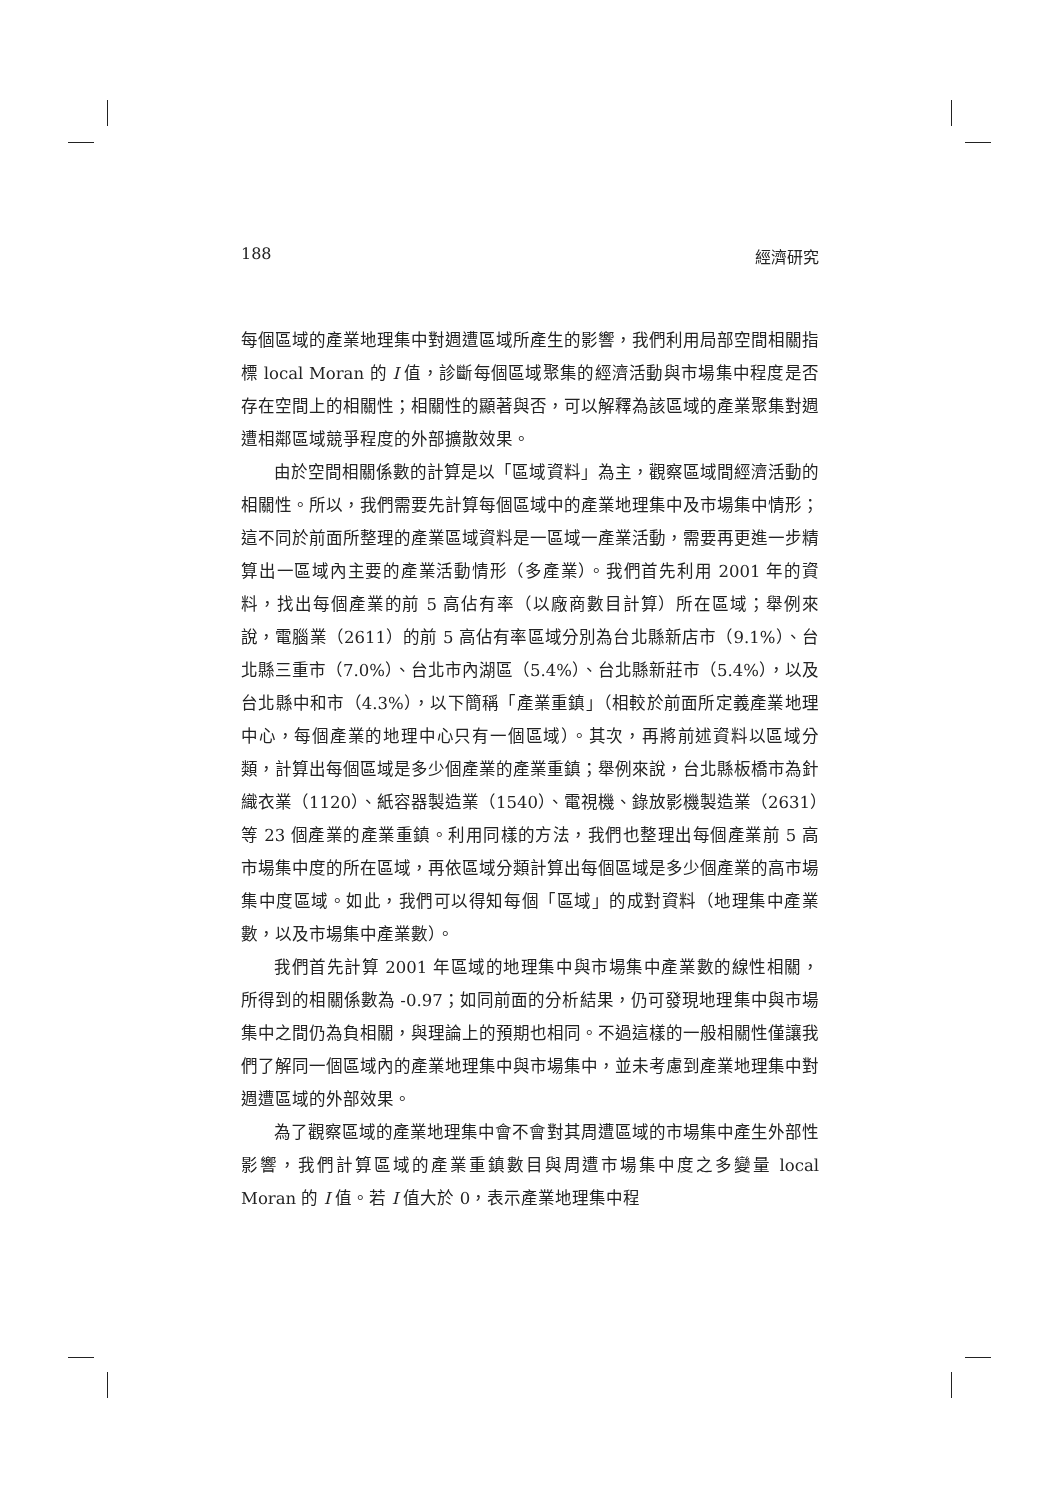188 經濟研究
每個區域的產業地理集中對週遭區域所產生的影響，我們利用局部空間相關指標 local Moran 的 I 值，診斷每個區域聚集的經濟活動與市場集中程度是否存在空間上的相關性；相關性的顯著與否，可以解釋為該區域的產業聚集對週遭相鄰區域競爭程度的外部擴散效果。
由於空間相關係數的計算是以「區域資料」為主，觀察區域間經濟活動的相關性。所以，我們需要先計算每個區域中的產業地理集中及市場集中情形；這不同於前面所整理的產業區域資料是一區域一產業活動，需要再更進一步精算出一區域內主要的產業活動情形（多產業）。我們首先利用 2001 年的資料，找出每個產業的前 5 高佔有率（以廠商數目計算）所在區域；舉例來說，電腦業（2611）的前 5 高佔有率區域分別為台北縣新店市（9.1%）、台北縣三重市（7.0%）、台北市內湖區（5.4%）、台北縣新莊市（5.4%），以及台北縣中和市（4.3%），以下簡稱「產業重鎮」（相較於前面所定義產業地理中心，每個產業的地理中心只有一個區域）。其次，再將前述資料以區域分類，計算出每個區域是多少個產業的產業重鎮；舉例來說，台北縣板橋市為針織衣業（1120）、紙容器製造業（1540）、電視機、錄放影機製造業（2631）等 23 個產業的產業重鎮。利用同樣的方法，我們也整理出每個產業前 5 高市場集中度的所在區域，再依區域分類計算出每個區域是多少個產業的高市場集中度區域。如此，我們可以得知每個「區域」的成對資料（地理集中產業數，以及市場集中產業數）。
我們首先計算 2001 年區域的地理集中與市場集中產業數的線性相關，所得到的相關係數為 -0.97；如同前面的分析結果，仍可發現地理集中與市場集中之間仍為負相關，與理論上的預期也相同。不過這樣的一般相關性僅讓我們了解同一個區域內的產業地理集中與市場集中，並未考慮到產業地理集中對週遭區域的外部效果。
為了觀察區域的產業地理集中會不會對其周遭區域的市場集中產生外部性影響，我們計算區域的產業重鎮數目與周遭市場集中度之多變量 local Moran 的 I 值。若 I 值大於 0，表示產業地理集中程